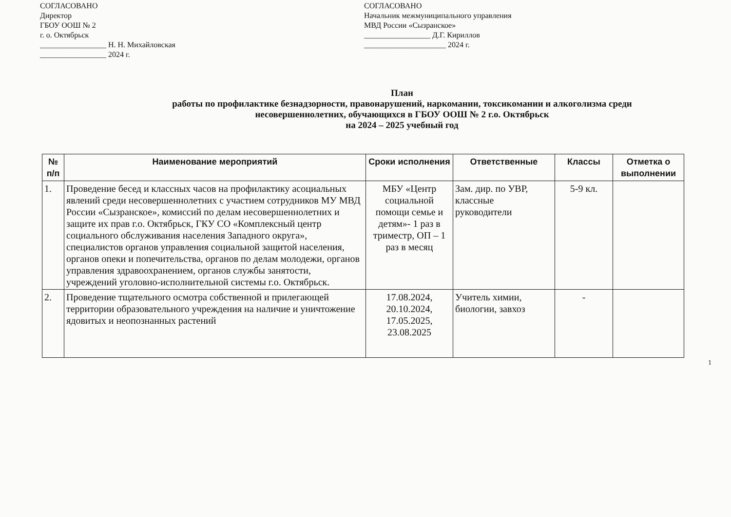СОГЛАСОВАНО
Директор
ГБОУ ООШ № 2
г. о. Октябрьск
_________________ Н. Н. Михайловская
_________________ 2024 г.
СОГЛАСОВАНО
Начальник межмуниципального управления
МВД России «Сызранское»
_________________ Д.Г. Кириллов
_____________________ 2024 г.
План
работы по профилактике безнадзорности, правонарушений, наркомании, токсикомании и алкоголизма среди
несовершеннолетних, обучающихся в ГБОУ ООШ № 2 г.о. Октябрьск
на 2024 – 2025 учебный год
| № п/п | Наименование мероприятий | Сроки исполнения | Ответственные | Классы | Отметка о выполнении |
| --- | --- | --- | --- | --- | --- |
| 1. | Проведение бесед и классных часов на профилактику асоциальных явлений среди несовершеннолетних с участием сотрудников МУ МВД России «Сызранское», комиссий по делам несовершеннолетних и защите их прав г.о. Октябрьск, ГКУ СО «Комплексный центр социального обслуживания населения Западного округа», специалистов органов управления социальной защитой населения, органов опеки и попечительства, органов по делам молодежи, органов управления здравоохранением, органов службы занятости, учреждений уголовно-исполнительной системы г.о. Октябрьск. | МБУ «Центр социальной помощи семье и детям»- 1 раз в триместр, ОП – 1 раз в месяц | Зам. дир. по УВР, классные руководители | 5-9 кл. | |
| 2. | Проведение тщательного осмотра собственной и прилегающей территории образовательного учреждения на наличие и уничтожение ядовитых и неопознанных растений | 17.08.2024, 20.10.2024, 17.05.2025, 23.08.2025 | Учитель химии, биологии, завхоз | - | |
1